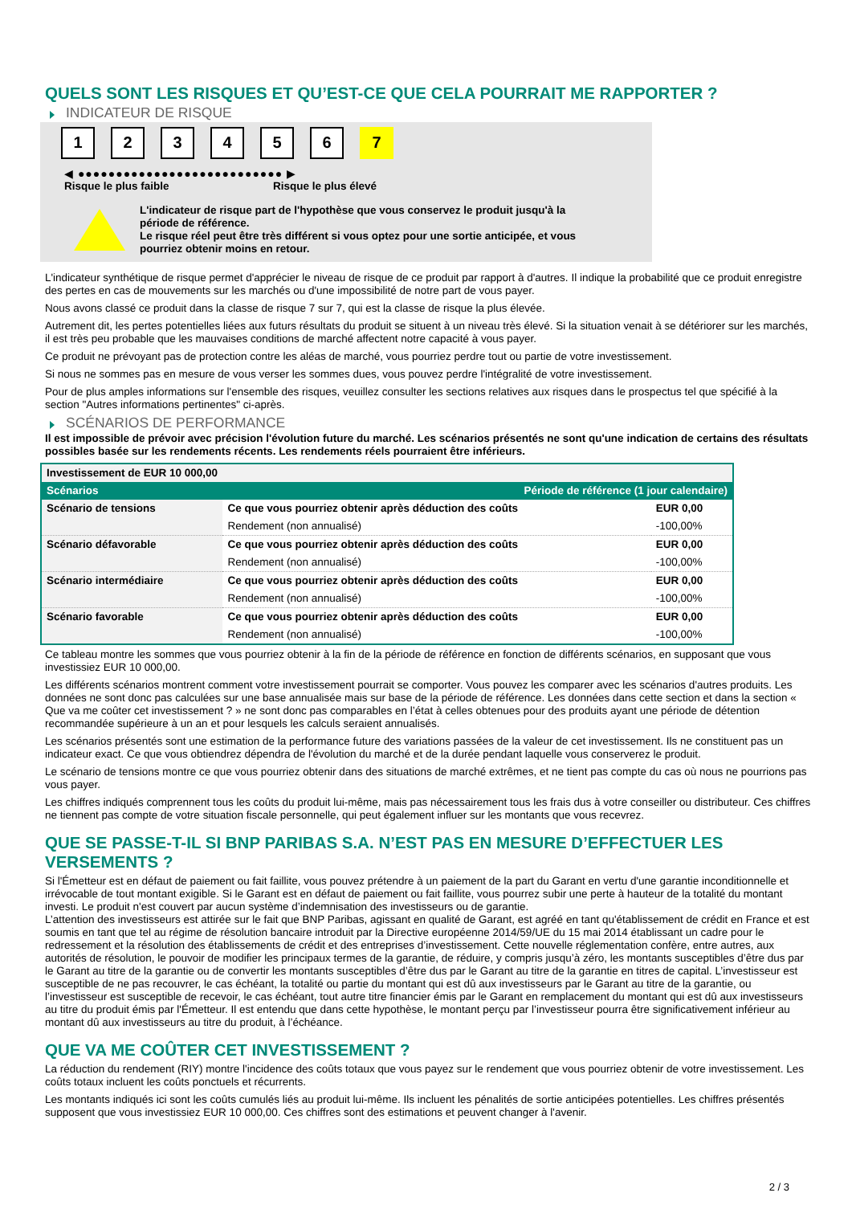QUELS SONT LES RISQUES ET QU’EST-CE QUE CELA POURRAIT ME RAPPORTER ?
INDICATEUR DE RISQUE
1 2 3 4 5 6 7
◀ ●●●●●●●●●●●●●●●●●●●●●●●●●●● ▶
Risque le plus faible Risque le plus élevé
L'indicateur de risque part de l'hypothèse que vous conservez le produit jusqu'à la
période de référence.
Le risque réel peut être très différent si vous optez pour une sortie anticipée, et vous
pourriez obtenir moins en retour.
L'indicateur synthétique de risque permet d'apprécier le niveau de risque de ce produit par rapport à d'autres. Il indique la probabilité que ce produit enregistre des pertes en cas de mouvements sur les marchés ou d'une impossibilité de notre part de vous payer.
Nous avons classé ce produit dans la classe de risque 7 sur 7, qui est la classe de risque la plus élevée.
Autrement dit, les pertes potentielles liées aux futurs résultats du produit se situent à un niveau très élevé. Si la situation venait à se détériorer sur les marchés, il est très peu probable que les mauvaises conditions de marché affectent notre capacité à vous payer.
Ce produit ne prévoyant pas de protection contre les aléas de marché, vous pourriez perdre tout ou partie de votre investissement.
Si nous ne sommes pas en mesure de vous verser les sommes dues, vous pouvez perdre l'intégralité de votre investissement.
Pour de plus amples informations sur l'ensemble des risques, veuillez consulter les sections relatives aux risques dans le prospectus tel que spécifié à la section "Autres informations pertinentes" ci-après.
SCÉNARIOS DE PERFORMANCE
Il est impossible de prévoir avec précision l'évolution future du marché. Les scénarios présentés ne sont qu'une indication de certains des résultats possibles basée sur les rendements récents. Les rendements réels pourraient être inférieurs.
| Investissement de EUR 10 000,00 | | |
| Scénarios | Période de référence (1 jour calendaire) | |
| Scénario de tensions | Ce que vous pourriez obtenir après déduction des coûts | EUR 0,00 |
| | Rendement (non annualisé) | -100,00% |
| Scénario défavorable | Ce que vous pourriez obtenir après déduction des coûts | EUR 0,00 |
| | Rendement (non annualisé) | -100,00% |
| Scénario intermédiaire | Ce que vous pourriez obtenir après déduction des coûts | EUR 0,00 |
| | Rendement (non annualisé) | -100,00% |
| Scénario favorable | Ce que vous pourriez obtenir après déduction des coûts | EUR 0,00 |
| | Rendement (non annualisé) | -100,00% |
Ce tableau montre les sommes que vous pourriez obtenir à la fin de la période de référence en fonction de différents scénarios, en supposant que vous investissiez EUR 10 000,00.
Les différents scénarios montrent comment votre investissement pourrait se comporter. Vous pouvez les comparer avec les scénarios d'autres produits. Les données ne sont donc pas calculées sur une base annualisée mais sur base de la période de référence. Les données dans cette section et dans la section « Que va me coûter cet investissement ? » ne sont donc pas comparables en l’état à celles obtenues pour des produits ayant une période de détention recommandée supérieure à un an et pour lesquels les calculs seraient annualisés.
Les scénarios présentés sont une estimation de la performance future des variations passées de la valeur de cet investissement. Ils ne constituent pas un indicateur exact. Ce que vous obtiendrez dépendra de l'évolution du marché et de la durée pendant laquelle vous conserverez le produit.
Le scénario de tensions montre ce que vous pourriez obtenir dans des situations de marché extrêmes, et ne tient pas compte du cas où nous ne pourrions pas vous payer.
Les chiffres indiqués comprennent tous les coûts du produit lui-même, mais pas nécessairement tous les frais dus à votre conseiller ou distributeur. Ces chiffres ne tiennent pas compte de votre situation fiscale personnelle, qui peut également influer sur les montants que vous recevrez.
QUE SE PASSE-T-IL SI BNP PARIBAS S.A. N’EST PAS EN MESURE D’EFFECTUER LES VERSEMENTS ?
Si l'Émetteur est en défaut de paiement ou fait faillite, vous pouvez prétendre à un paiement de la part du Garant en vertu d'une garantie inconditionnelle et irrévocable de tout montant exigible. Si le Garant est en défaut de paiement ou fait faillite, vous pourrez subir une perte à hauteur de la totalité du montant investi. Le produit n'est couvert par aucun système d’indemnisation des investisseurs ou de garantie.
L’attention des investisseurs est attirée sur le fait que BNP Paribas, agissant en qualité de Garant, est agréé en tant qu'établissement de crédit en France et est soumis en tant que tel au régime de résolution bancaire introduit par la Directive européenne 2014/59/UE du 15 mai 2014 établissant un cadre pour le redressement et la résolution des établissements de crédit et des entreprises d’investissement. Cette nouvelle réglementation confère, entre autres, aux autorités de résolution, le pouvoir de modifier les principaux termes de la garantie, de réduire, y compris jusqu’à zéro, les montants susceptibles d’être dus par le Garant au titre de la garantie ou de convertir les montants susceptibles d’être dus par le Garant au titre de la garantie en titres de capital. L’investisseur est susceptible de ne pas recouvrer, le cas échéant, la totalité ou partie du montant qui est dû aux investisseurs par le Garant au titre de la garantie, ou l’investisseur est susceptible de recevoir, le cas échéant, tout autre titre financier émis par le Garant en remplacement du montant qui est dû aux investisseurs au titre du produit émis par l'Émetteur. Il est entendu que dans cette hypothèse, le montant perçu par l’investisseur pourra être significativement inférieur au montant dû aux investisseurs au titre du produit, à l’échéance.
QUE VA ME COÛTER CET INVESTISSEMENT ?
La réduction du rendement (RIY) montre l'incidence des coûts totaux que vous payez sur le rendement que vous pourriez obtenir de votre investissement. Les coûts totaux incluent les coûts ponctuels et récurrents.
Les montants indiqués ici sont les coûts cumulés liés au produit lui-même. Ils incluent les pénalités de sortie anticipées potentielles. Les chiffres présentés supposent que vous investissiez EUR 10 000,00. Ces chiffres sont des estimations et peuvent changer à l'avenir.
2 / 3